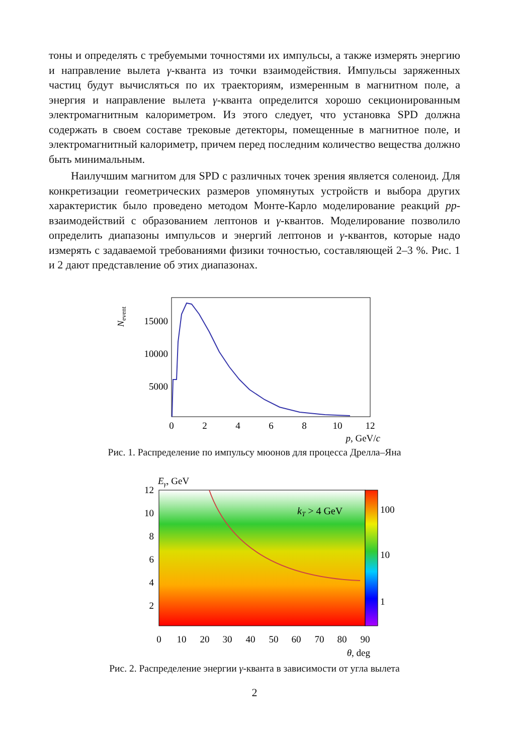тоны и определять с требуемыми точностями их импульсы, а также измерять энергию и направление вылета γ-кванта из точки взаимодействия. Импульсы заряженных частиц будут вычисляться по их траекториям, измеренным в магнитном поле, а энергия и направление вылета γ-кванта определится хорошо секционированным электромагнитным калориметром. Из этого следует, что установка SPD должна содержать в своем составе трековые детекторы, помещенные в магнитное поле, и электромагнитный калориметр, причем перед последним количество вещества должно быть минимальным.
Наилучшим магнитом для SPD с различных точек зрения является соленоид. Для конкретизации геометрических размеров упомянутых устройств и выбора других характеристик было проведено методом Монте-Карло моделирование реакций pp-взаимодействий с образованием лептонов и γ-квантов. Моделирование позволило определить диапазоны импульсов и энергий лептонов и γ-квантов, которые надо измерять с задаваемой требованиями физики точностью, составляющей 2–3 %. Рис. 1 и 2 дают представление об этих диапазонах.
Nevent
15000
10000
5000
0
2
4
6
8
10
12
p, GeV/c
Рис. 1. Распределение по импульсу мюонов для процесса Дрелла–Яна
Eγ, GeV
12
10
8
6
4
2
kT > 4 GeV
100
10
1
0
10
20
30
40
50
60
70
80
90
θ, deg
Рис. 2. Распределение энергии γ-кванта в зависимости от угла вылета
2